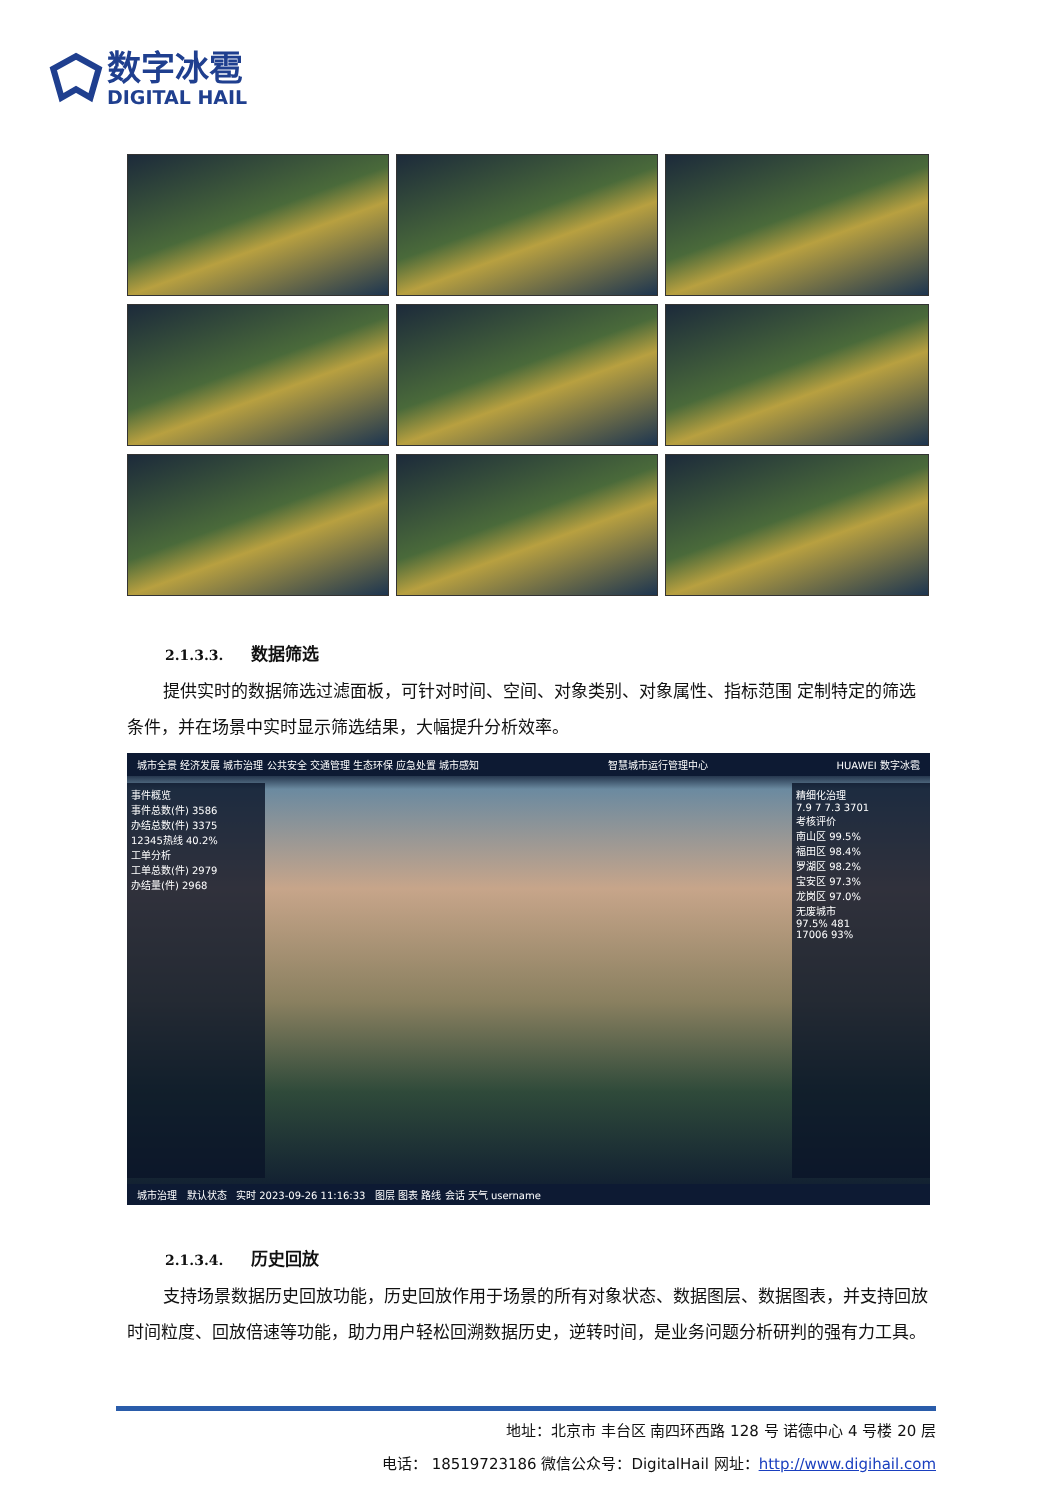数字冰雹
DIGITAL HAIL
2.1.3.3. 数据筛选
提供实时的数据筛选过滤面板，可针对时间、空间、对象类别、对象属性、指标范围 定制特定的筛选条件，并在场景中实时显示筛选结果，大幅提升分析效率。
城市全景 经济发展 城市治理 公共安全 交通管理 生态环保 应急处置 城市感知 智慧城市运行管理中心 HUAWEI 数字冰雹
事件概览
事件总数(件) 3586
办结总数(件) 3375
12345热线 40.2%
工单分析
工单总数(件) 2979
办结量(件) 2968
精细化治理
7.9 7 7.3 3701
考核评价
南山区 99.5%
福田区 98.4%
罗湖区 98.2%
宝安区 97.3%
龙岗区 97.0%
无废城市
97.5% 481
17006 93%
城市治理 默认状态 实时 2023-09-26 11:16:33 图层 图表 路线 会话 天气 username
2.1.3.4. 历史回放
支持场景数据历史回放功能，历史回放作用于场景的所有对象状态、数据图层、数据图表，并支持回放时间粒度、回放倍速等功能，助力用户轻松回溯数据历史，逆转时间，是业务问题分析研判的强有力工具。
地址：北京市 丰台区 南四环西路 128 号 诺德中心 4 号楼 20 层
电话： 18519723186 微信公众号：DigitalHail 网址：http://www.digihail.com